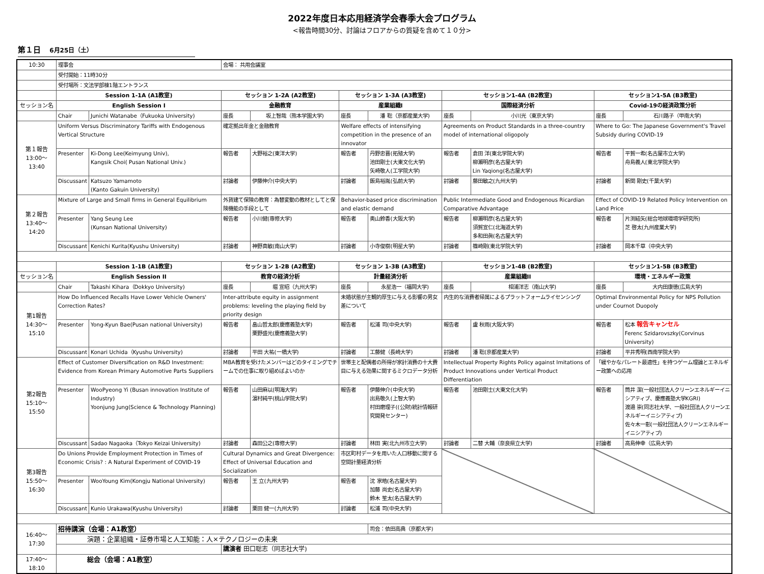2022年度日本応用経済学会春季大会プログラム
<報告時間30分、討論はフロアからの質疑を含めて１０分>
第１日 6月25日（土）
| 10:30 | 理事会 | | 会場： 共用会議室 | | | | | | | |
| | 受付開始：11時30分 | | | | | | | | | |
| | 受付場所：文法学部棟1階エントランス | | | | | | | | | |
| | Session 1-1A (A1教室) | | セッション 1-2A (A2教室) | | セッション 1-3A (A3教室) | | セッション1-4A (B2教室) | | セッション1-5A (B3教室) | |
| セッション名 | English Session I | | 金融教育 | | 産業組織I | | 国際経済分析 | | Covid-19の経済政策分析 | |
| | Chair | Junichi Watanabe（Fukuoka University) | 座長 | 坂上智哉（熊本学園大学) | 座長 | 潘 聡（京都産業大学) | 座長 | 小川光（東京大学) | 座長 | 石川路子（甲南大学) |
| 第１報告 13:00〜13:40 | Uniform Versus Discriminatory Tariffs with Endogenous Vertical Structure | | 確定拠出年金と金融教育 | | Welfare effects of intensifying competition in the presence of an innovator | | Agreements on Product Standards in a three-country model of international oligopoly | | Where to Go: The Japanese Government's Travel Subsidy during COVID-19 | |
| | Presenter | Ki-Dong Lee(Keimyung Univ), Kangsik Choi( Pusan National Univ.) | 報告者 | 大野裕之(東洋大学) | 報告者 | 丹野忠晋(拓殖大学) 池田剛士(大東文化大学) 矢崎敬人(工学院大学) | 報告者 | 倉田 洋(東北学院大学) 柳瀬明彦(名古屋大学) Lin Yaqiong(名古屋大学) | 報告者 | 平賀一希(名古屋市立大学) 舟島義人(東北学院大学) |
| | Discussant | Katsuzo Yamamoto (Kanto Gakuin University) | 討論者 | 伊藤伸介(中央大学) | 討論者 | 飯島裕胤(弘前大学) | 討論者 | 藤田敏之(九州大学) | 討論者 | 新関 剛史(千葉大学) |
| 第２報告 13:40〜14:20 | Mixture of Large and Small firms in General Equilibrium | | 外貨建て保険の教育：為替変動の教材としてと保険機能の手段として | | Behavior-based price discrimination and elastic demand | | Public Intermediate Good and Endogenous Ricardian Comparative Advantage | | Effect of COVID-19 Related Policy Intervention on Land Price | |
| | Presenter | Yang Seung Lee (Kunsan National University) | 報告者 | 小川健(専修大学) | 報告者 | 奥山鈴香(大阪大学) | 報告者 | 柳瀬明彦(名古屋大学) 須賀宣仁(北海道大学) 多和田眞(名古屋大学) | 報告者 | 片渕結矢(総合地球環境学研究所) 芝 啓太(九州産業大学) |
| | Discussant | Kenichi Kurita(Kyushu University) | 討論者 | 神野真敏(南山大学) | 討論者 | 小寺俊樹(明星大学) | 討論者 | 篠崎剛(東北学院大学) | 討論者 | 岡本千草（中央大学) |
| | Session 1-1B (A1教室) | | セッション 1-2B (A2教室) | | セッション 1-3B (A3教室) | | セッション1-4B (B2教室) | | セッション1-5B (B3教室) | |
| セッション名 | English Session II | | 教育の経済分析 | | 計量経済分析 | | 産業組織II | | 環境・エネルギー政策 | |
| | Chair | Takashi Kihara（Dokkyo University) | 座長 | 堀 宣昭（九州大学) | 座長 | 永星浩一（福岡大学) | 座長 | 相浦洋志（南山大学) | 座長 | 大内田康徳(広島大学) |
| 第1報告 14:30〜15:10 | How Do Influenced Recalls Have Lower Vehicle Owners' Correction Rates? | | Inter-attribute equity in assignment problems: leveling the playing field by priority design | | 未婚状態が主観的厚生に与える影響の男女差について | | 内生的な消費者帰属によるプラットフォームライセンシング | | Optimal Environmental Policy for NPS Pollution under Cournot Duopoly | |
| | Presenter | Yong-Kyun Bae(Pusan national University) | 報告者 | 畠山哲太郎(慶應義塾大学) 栗野盛光(慶應義塾大学) | 報告者 | 松浦 司(中央大学) | 報告者 | 盧 秋雨(大阪大学) | 報告者 | 松本 報告キャンセル Ferenc Szidarovszky(Corvinus University) |
| | Discussant | Konari Uchida（Kyushu University) | 討論者 | 平田 大祐(一橋大学) | 討論者 | 工藤健（長崎大学) | 討論者 | 潘 聡(京都産業大学) | 討論者 | 平井秀明(西南学院大学) |
| 第2報告 15:10〜15:50 | Effect of Customer Diversification on R&D Investment: Evidence from Korean Primary Automotive Parts Suppliers | | MBA教育を受けたメンバーはどのタイミングでチームでの仕事に取り組めばよいのか | | 世帯主と配偶者の所得が家計消費の十大費目に与える効果に関するミクロデータ分析 | | Intellectual Property Rights Policy against Imitations of Product Innovations under Vertical Product Differentiation | | 「緩やかなパレート最適性」を持つゲーム理論とエネルギー政策への応用 | |
| | Presenter | WooPyeong Yi (Busan innovation Institute of Industry) Yoonjung Jung(Science & Technology Planning) | 報告者 | 山田麻以(明海大学) 濵村純平(桃山学院大学) | 報告者 | 伊藤伸介(中央大学) 出島敬久(上智大学) 村田磨理子((公財)統計情報研究開発センター) | 報告者 | 池田剛士(大東文化大学) | 報告者 | 筒井 潔(一般社団法人クリーンエネルギーイニシアティブ、慶應義塾大学KGRI) 渡邉 崇(同志社大学、一般社団法人クリーンエネルギーイニシアティブ) 佐々木一彰(一般社団法人クリーンエネルギーイニシアティブ) |
| | Discussant | Sadao Nagaoka（Tokyo Keizai University) | 討論者 | 森田公之(専修大学) | 討論者 | 林田 実(北九州市立大学) | 討論者 | 二替 大輔（奈良県立大学) | 討論者 | 高島伸幸（広島大学) |
| 第3報告 15:50〜16:30 | Do Unions Provide Employment Protection in Times of Economic Crisis? : A Natural Experiment of COVID-19 | | Cultural Dynamics and Great Divergence: Effect of Universal Education and Socialization | | 市区町村データを用いた人口移動に関する空間計量経済分析 | | | | | |
| | Presenter | WooYoung Kim(Kongju National University) | 報告者 | 王 立(九州大学) | 報告者 | 沈 家皓(名古屋大学) 加藤 尚史(名古屋大学) 鈴木 笙太(名古屋大学) | | | | |
| | Discussant | Kunio Urakawa(Kyushu University) | 討論者 | 栗田 健一(九州大学) | 討論者 | 松浦 司(中央大学) | | | | |
| 16:40〜17:30 | 招待講演（会場：A1教室） | | | | | 司会：依田高典（京都大学) | | | | |
| | 演題：企業組織・証券市場と人工知能：人×テクノロジーの未来 | | | | | | | | | |
| | | | 講演者 田口聡志（同志社大学) | | | | | | | |
| 17:40〜18:10 | 総会（会場：A1教室） | | | | | | | | | |